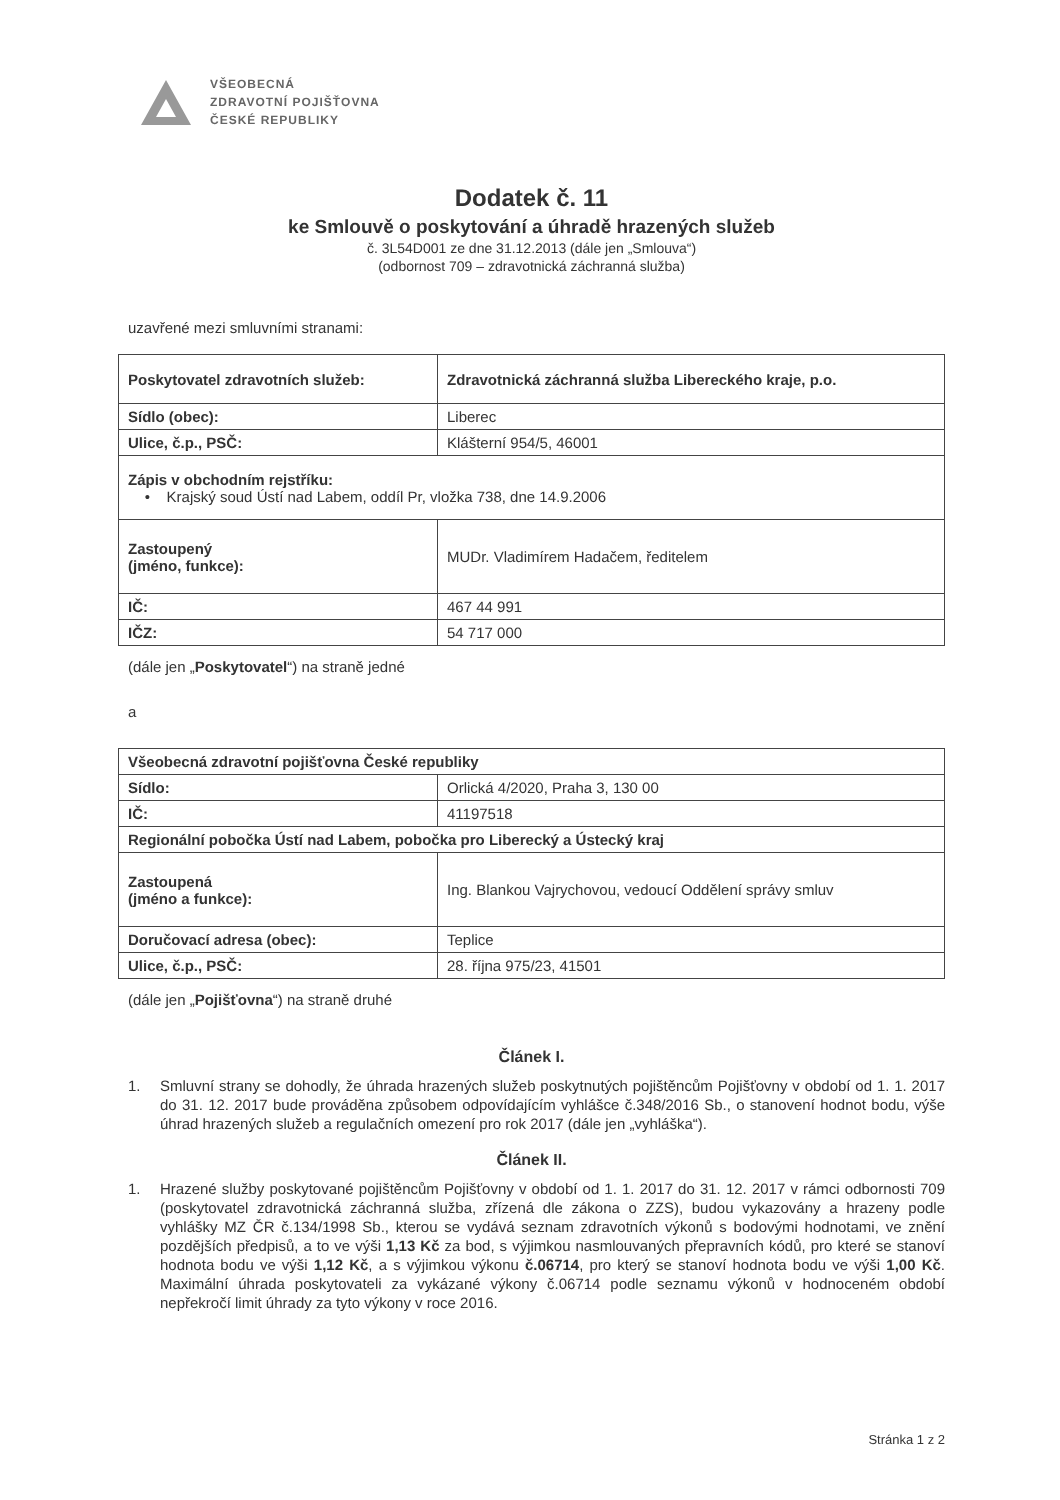VŠEOBECNÁ
ZDRAVOTNÍ POJIŠŤOVNA
ČESKÉ REPUBLIKY
Dodatek č. 11
ke Smlouvě o poskytování a úhradě hrazených služeb
č. 3L54D001 ze dne 31.12.2013 (dále jen „Smlouva“)
(odbornost 709 – zdravotnická záchranná služba)
uzavřené mezi smluvními stranami:
| Poskytovatel zdravotních služeb: | Zdravotnická záchranná služba Libereckého kraje, p.o. |
| Sídlo (obec): | Liberec |
| Ulice, č.p., PSČ: | Klášterní 954/5, 46001 |
| Zápis v obchodním rejstříku: • Krajský soud Ústí nad Labem, oddíl Pr, vložka 738, dne 14.9.2006 | |
| Zastoupený (jméno, funkce): | MUDr. Vladimírem Hadačem, ředitelem |
| IČ: | 467 44 991 |
| IČZ: | 54 717 000 |
(dále jen „Poskytovatel“) na straně jedné
a
| Všeobecná zdravotní pojišťovna České republiky | |
| Sídlo: | Orlická 4/2020, Praha 3, 130 00 |
| IČ: | 41197518 |
| Regionální pobočka Ústí nad Labem, pobočka pro Liberecký a Ústecký kraj | |
| Zastoupená (jméno a funkce): | Ing. Blankou Vajrychovou, vedoucí Oddělení správy smluv |
| Doručovací adresa (obec): | Teplice |
| Ulice, č.p., PSČ: | 28. října 975/23, 41501 |
(dále jen „Pojišťovna“) na straně druhé
Článek I.
1. Smluvní strany se dohodly, že úhrada hrazených služeb poskytnutých pojištěncům Pojišťovny v období od 1. 1. 2017 do 31. 12. 2017 bude prováděna způsobem odpovídajícím vyhlášce č.348/2016 Sb., o stanovení hodnot bodu, výše úhrad hrazených služeb a regulačních omezení pro rok 2017 (dále jen „vyhláška“).
Článek II.
1. Hrazené služby poskytované pojištěncům Pojišťovny v období od 1. 1. 2017 do 31. 12. 2017 v rámci odbornosti 709 (poskytovatel zdravotnická záchranná služba, zřízená dle zákona o ZZS), budou vykazovány a hrazeny podle vyhlášky MZ ČR č.134/1998 Sb., kterou se vydává seznam zdravotních výkonů s bodovými hodnotami, ve znění pozdějších předpisů, a to ve výši 1,13 Kč za bod, s výjimkou nasmlouvaných přepravních kódů, pro které se stanoví hodnota bodu ve výši 1,12 Kč, a s výjimkou výkonu č.06714, pro který se stanoví hodnota bodu ve výši 1,00 Kč. Maximální úhrada poskytovateli za vykázané výkony č.06714 podle seznamu výkonů v hodnoceném období nepřekročí limit úhrady za tyto výkony v roce 2016.
Stránka 1 z 2